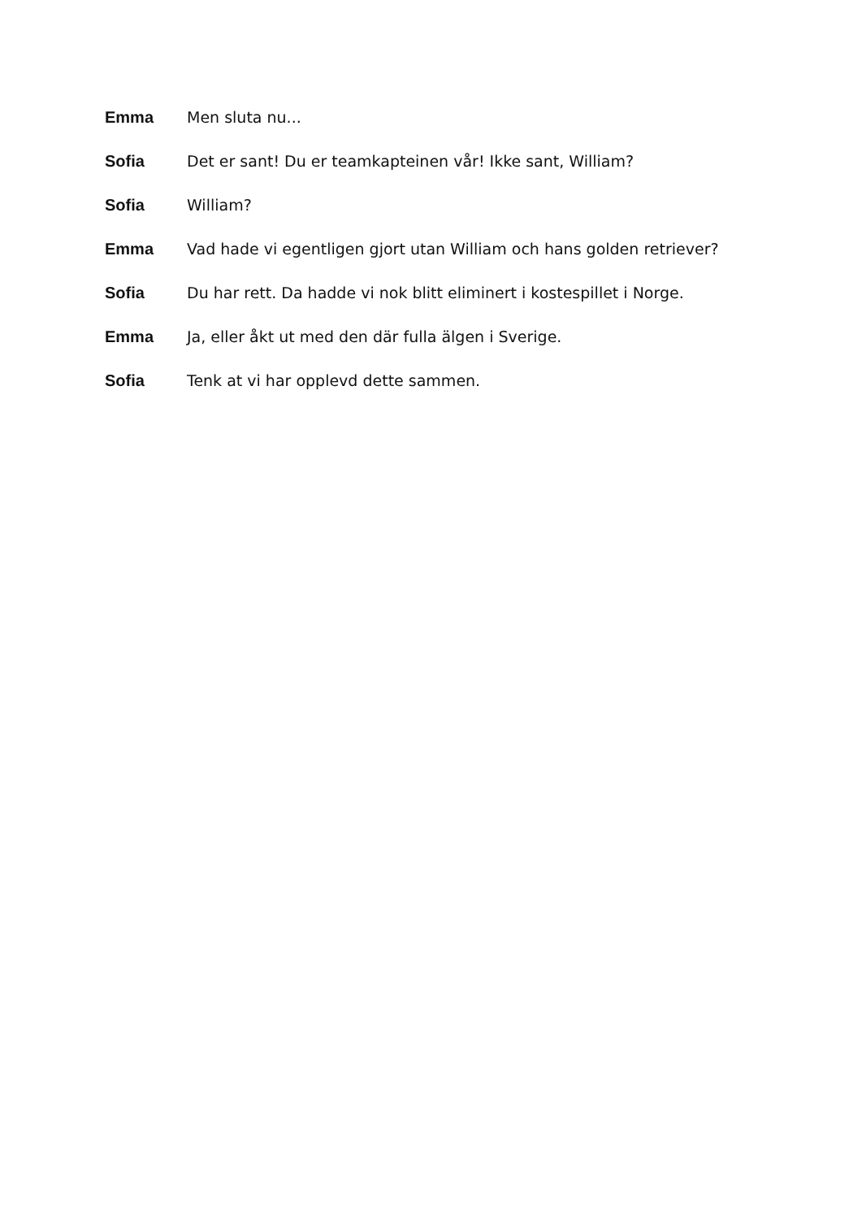Emma Men sluta nu...
Sofia Det er sant! Du er teamkapteinen vår! Ikke sant, William?
Sofia William?
Emma Vad hade vi egentligen gjort utan William och hans golden retriever?
Sofia Du har rett. Da hadde vi nok blitt eliminert i kostespillet i Norge.
Emma Ja, eller åkt ut med den där fulla älgen i Sverige.
Sofia Tenk at vi har opplevd dette sammen.